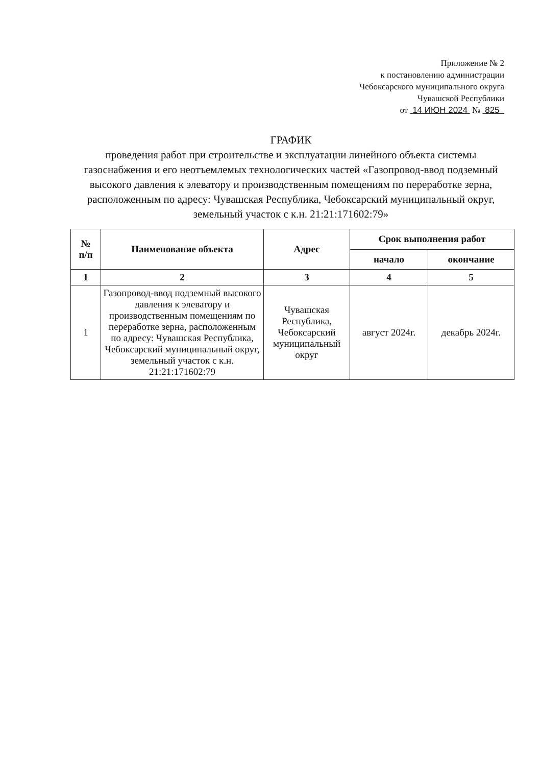Приложение № 2
к постановлению администрации
Чебоксарского муниципального округа
Чувашской Республики
от 14 ИЮН 2024 № 825
ГРАФИК
проведения работ при строительстве и эксплуатации линейного объекта системы газоснабжения и его неотъемлемых технологических частей «Газопровод-ввод подземный высокого давления к элеватору и производственным помещениям по переработке зерна, расположенным по адресу: Чувашская Республика, Чебоксарский муниципальный округ, земельный участок с к.н. 21:21:171602:79»
| № п/п | Наименование объекта | Адрес | Срок выполнения работ | |
| --- | --- | --- | --- | --- |
| | | | начало | окончание |
| 1 | 2 | 3 | 4 | 5 |
| 1 | Газопровод-ввод подземный высокого давления к элеватору и производственным помещениям по переработке зерна, расположенным по адресу: Чувашская Республика, Чебоксарский муниципальный округ, земельный участок с к.н. 21:21:171602:79 | Чувашская Республика, Чебоксарский муниципальный округ | август 2024г. | декабрь 2024г. |